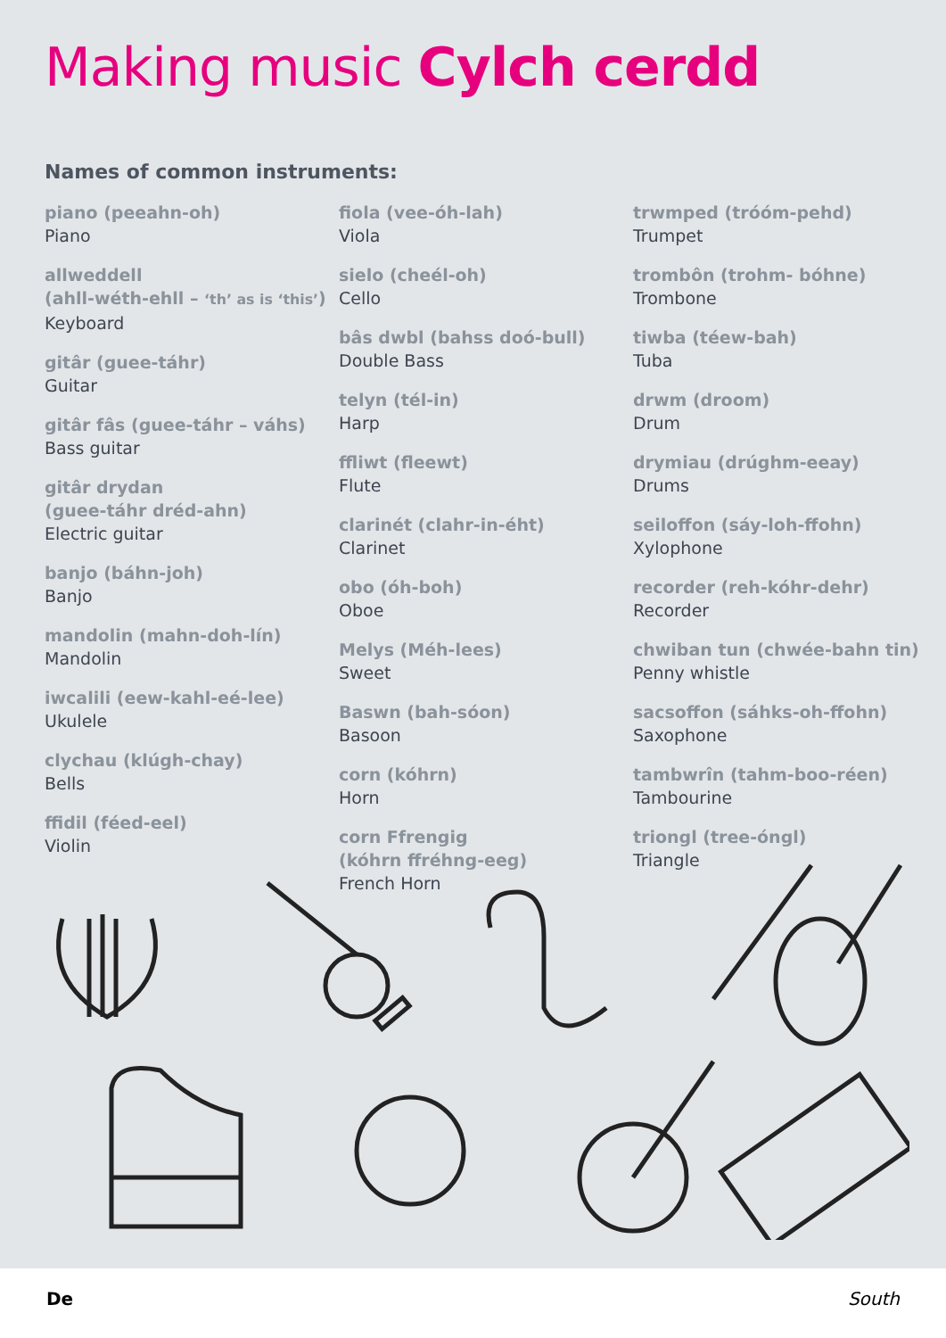Making music Cylch cerdd
Names of common instruments:
piano (peeahn-oh)
Piano
allweddell
(ahll-wéth-ehll – ‘th’ as is ‘this’)
Keyboard
gitâr (guee-táhr)
Guitar
gitâr fâs (guee-táhr – váhs)
Bass guitar
gitâr drydan
(guee-táhr dréd-ahn)
Electric guitar
banjo (báhn-joh)
Banjo
mandolin (mahn-doh-lín)
Mandolin
iwcalili (eew-kahl-eé-lee)
Ukulele
clychau (klúgh-chay)
Bells
ffidil (féed-eel)
Violin
fiola (vee-óh-lah)
Viola
sielo (cheél-oh)
Cello
bâs dwbl (bahss doó-bull)
Double Bass
telyn (tél-in)
Harp
ffliwt (fleewt)
Flute
clarinét (clahr-in-éht)
Clarinet
obo (óh-boh)
Oboe
Melys (Méh-lees)
Sweet
Baswn (bah-sóon)
Basoon
corn (kóhrn)
Horn
corn Ffrengig
(kóhrn ffréhng-eeg)
French Horn
trwmped (tróóm-pehd)
Trumpet
trombôn (trohm- bóhne)
Trombone
tiwba (téew-bah)
Tuba
drwm (droom)
Drum
drymiau (drúghm-eeay)
Drums
seiloffon (sáy-loh-ffohn)
Xylophone
recorder (reh-kóhr-dehr)
Recorder
chwiban tun (chwée-bahn tin)
Penny whistle
sacsoffon (sáhks-oh-ffohn)
Saxophone
tambwrîn (tahm-boo-réen)
Tambourine
triongl (tree-óngl)
Triangle
De South